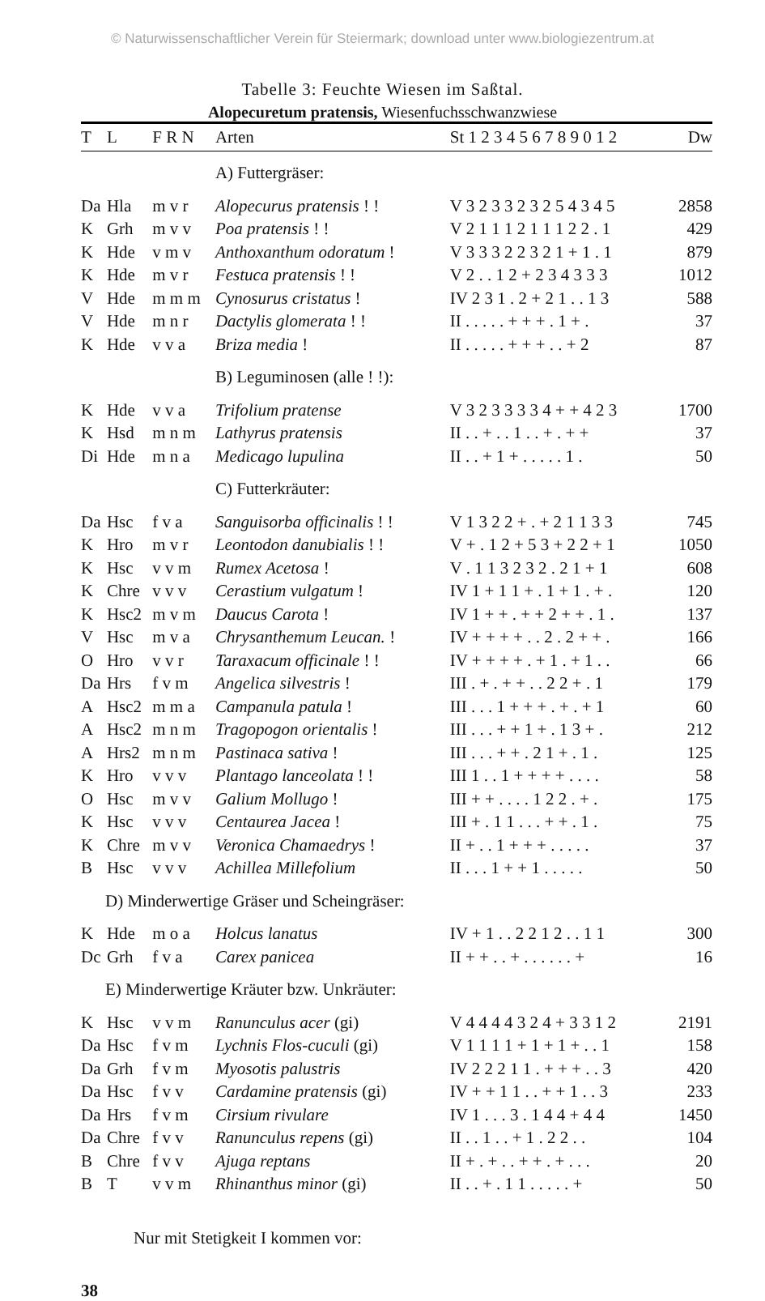© Naturwissenschaftlicher Verein für Steiermark; download unter www.biologiezentrum.at
Tabelle 3: Feuchte Wiesen im Saßtal.
Alopecuretum pratensis, Wiesenfuchsschwanzwiese
| T | L | F R N | Arten | St 1 2 3 4 5 6 7 8 9 0 1 2 | Dw |
| --- | --- | --- | --- | --- | --- |
| | | | A) Futtergräser: | | |
| Da | Hla | m v r | Alopecurus pratensis ! ! | V 3 2 3 3 2 3 2 5 4 3 4 5 | 2858 |
| K | Grh | m v v | Poa pratensis ! ! | V 2 1 1 1 2 1 1 1 2 2 . 1 | 429 |
| K | Hde | v m v | Anthoxanthum odoratum ! | V 3 3 3 2 2 3 2 1 + 1 . 1 | 879 |
| K | Hde | m v r | Festuca pratensis ! ! | V 2 . . 1 2 + 2 3 4 3 3 3 | 1012 |
| V | Hde | m m m | Cynosurus cristatus ! | IV 2 3 1 . 2 + 2 1 . . 1 3 | 588 |
| V | Hde | m n r | Dactylis glomerata ! ! | II . . . . . + + + . 1 + . | 37 |
| K | Hde | v v a | Briza media ! | II . . . . . + + + . . + 2 | 87 |
| | | | B) Leguminosen (alle ! !): | | |
| K | Hde | v v a | Trifolium pratense | V 3 2 3 3 3 3 4 + + 4 2 3 | 1700 |
| K | Hsd | m n m | Lathyrus pratensis | II . . + . . 1 . . + . + + | 37 |
| Di | Hde | m n a | Medicago lupulina | II . . + 1 + . . . . . 1 . | 50 |
| | | | C) Futterkräuter: | | |
| Da | Hsc | f v a | Sanguisorba officinalis ! ! | V 1 3 2 2 + . + 2 1 1 3 3 | 745 |
| K | Hro | m v r | Leontodon danubialis ! ! | V + . 1 2 + 5 3 + 2 2 + 1 | 1050 |
| K | Hsc | v v m | Rumex Acetosa ! | V . 1 1 3 2 3 2 . 2 1 + 1 | 608 |
| K | Chre | v v v | Cerastium vulgatum ! | IV 1 + 1 1 + . 1 + 1 . + . | 120 |
| K | Hsc2 | m v m | Daucus Carota ! | IV 1 + + . + + 2 + + . 1 . | 137 |
| V | Hsc | m v a | Chrysanthemum Leucan. ! | IV + + + + . . 2 . 2 + + . | 166 |
| O | Hro | v v r | Taraxacum officinale ! ! | IV + + + + . + 1 . + 1 . . | 66 |
| Da | Hrs | f v m | Angelica silvestris ! | III . + . + + . . 2 2 + . 1 | 179 |
| A | Hsc2 | m m a | Campanula patula ! | III . . . 1 + + + . + . + 1 | 60 |
| A | Hsc2 | m n m | Tragopogon orientalis ! | III . . . + + 1 + . 1 3 + . | 212 |
| A | Hrs2 | m n m | Pastinaca sativa ! | III . . . + + . 2 1 + . 1 . | 125 |
| K | Hro | v v v | Plantago lanceolata ! ! | III 1 . . 1 + + + + . . . . | 58 |
| O | Hsc | m v v | Galium Mollugo ! | III + + . . . . 1 2 2 . + . | 175 |
| K | Hsc | v v v | Centaurea Jacea ! | III + . 1 1 . . . + + . 1 . | 75 |
| K | Chre | m v v | Veronica Chamaedrys ! | II + . . 1 + + + . . . . . | 37 |
| B | Hsc | v v v | Achillea Millefolium | II . . . 1 + + 1 . . . . . | 50 |
| D) Minderwertige Gräser und Scheingräser: | | | | | |
| K | Hde | m o a | Holcus lanatus | IV + 1 . . 2 2 1 2 . . 1 1 | 300 |
| Dc | Grh | f v a | Carex panicea | II + + . . + . . . . . . + | 16 |
| E) Minderwertige Kräuter bzw. Unkräuter: | | | | | |
| K | Hsc | v v m | Ranunculus acer (gi) | V 4 4 4 4 3 2 4 + 3 3 1 2 | 2191 |
| Da | Hsc | f v m | Lychnis Flos-cuculi (gi) | V 1 1 1 1 + 1 + 1 + . . 1 | 158 |
| Da | Grh | f v m | Myosotis palustris | IV 2 2 2 1 1 . + + + . . 3 | 420 |
| Da | Hsc | f v v | Cardamine pratensis (gi) | IV + + 1 1 . . + + 1 . . 3 | 233 |
| Da | Hrs | f v m | Cirsium rivulare | IV 1 . . . 3 . 1 4 4 + 4 4 | 1450 |
| Da | Chre | f v v | Ranunculus repens (gi) | II . . 1 . . + 1 . 2 2 . . | 104 |
| B | Chre | f v v | Ajuga reptans | II + . + . . + + . + . . . | 20 |
| B | T | v v m | Rhinanthus minor (gi) | II . . + . 1 1 . . . . . + | 50 |
Nur mit Stetigkeit I kommen vor:
38